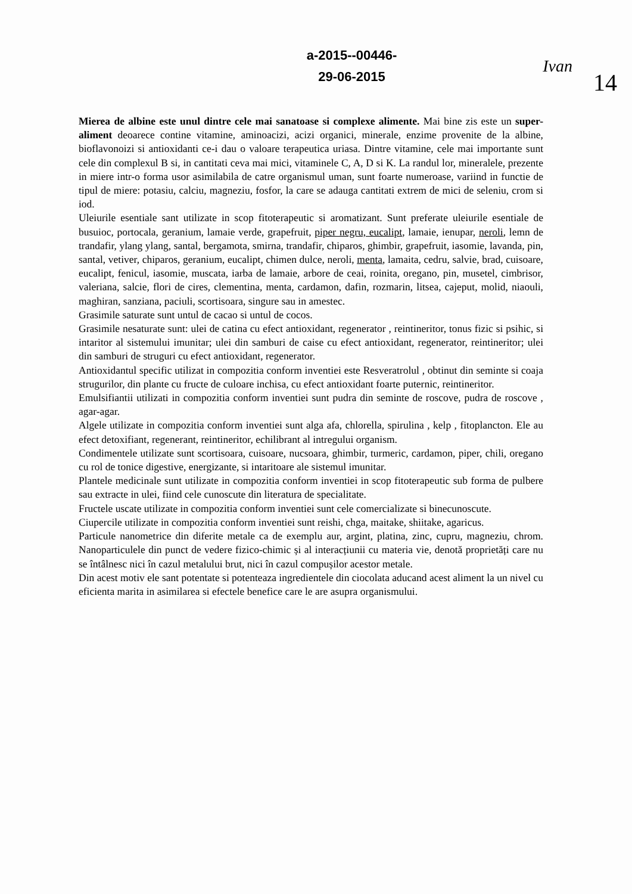a-2015--00446-
29-06-2015
Ivan
14
Mierea de albine este unul dintre cele mai sanatoase si complexe alimente. Mai bine zis este un super-aliment deoarece contine vitamine, aminoacizi, acizi organici, minerale, enzime provenite de la albine, bioflavonoizi si antioxidanti ce-i dau o valoare terapeutica uriasa. Dintre vitamine, cele mai importante sunt cele din complexul B si, in cantitati ceva mai mici, vitaminele C, A, D si K. La randul lor, mineralele, prezente in miere intr-o forma usor asimilabila de catre organismul uman, sunt foarte numeroase, variind in functie de tipul de miere: potasiu, calciu, magneziu, fosfor, la care se adauga cantitati extrem de mici de seleniu, crom si iod.
Uleiurile esentiale sant utilizate in scop fitoterapeutic si aromatizant. Sunt preferate uleiurile esentiale de busuioc, portocala, geranium, lamaie verde, grapefruit, piper negru, eucalipt, lamaie, ienupar, neroli, lemn de trandafir, ylang ylang, santal, bergamota, smirna, trandafir, chiparos, ghimbir, grapefruit, iasomie, lavanda, pin, santal, vetiver, chiparos, geranium, eucalipt, chimen dulce, neroli, menta, lamaita, cedru, salvie, brad, cuisoare, eucalipt, fenicul, iasomie, muscata, iarba de lamaie, arbore de ceai, roinita, oregano, pin, musetel, cimbrisor, valeriana, salcie, flori de cires, clementina, menta, cardamon, dafin, rozmarin, litsea, cajeput, molid, niaouli, maghiran, sanziana, paciuli, scortisoara, singure sau in amestec.
Grasimile saturate sunt untul de cacao si untul de cocos.
Grasimile nesaturate sunt: ulei de catina cu efect antioxidant, regenerator , reintineritor, tonus fizic si psihic, si intaritor al sistemului imunitar; ulei din samburi de caise cu efect antioxidant, regenerator, reintineritor; ulei din samburi de struguri cu efect antioxidant, regenerator.
Antioxidantul specific utilizat in compozitia conform inventiei este Resveratrolul , obtinut din seminte si coaja strugurilor, din plante cu fructe de culoare inchisa, cu efect antioxidant foarte puternic, reintineritor.
Emulsifiantii utilizati in compozitia conform inventiei sunt pudra din seminte de roscove, pudra de roscove , agar-agar.
Algele utilizate in compozitia conform inventiei sunt alga afa, chlorella, spirulina , kelp , fitoplancton. Ele au efect detoxifiant, regenerant, reintineritor, echilibrant al intregului organism.
Condimentele utilizate sunt scortisoara, cuisoare, nucsoara, ghimbir, turmeric, cardamon, piper, chili, oregano cu rol de tonice digestive, energizante, si intaritoare ale sistemul imunitar.
Plantele medicinale sunt utilizate in compozitia conform inventiei in scop fitoterapeutic sub forma de pulbere sau extracte in ulei, fiind cele cunoscute din literatura de specialitate.
Fructele uscate utilizate in compozitia conform inventiei sunt cele comercializate si binecunoscute.
Ciupercile utilizate in compozitia conform inventiei sunt reishi, chga, maitake, shiitake, agaricus.
Particule nanometrice din diferite metale ca de exemplu aur, argint, platina, zinc, cupru, magneziu, chrom. Nanoparticulele din punct de vedere fizico-chimic și al interacțiunii cu materia vie, denotă proprietăți care nu se întâlnesc nici în cazul metalului brut, nici în cazul compușilor acestor metale.
Din acest motiv ele sant potentate si potenteaza ingredientele din ciocolata aducand acest aliment la un nivel cu eficienta marita in asimilarea si efectele benefice care le are asupra organismului.